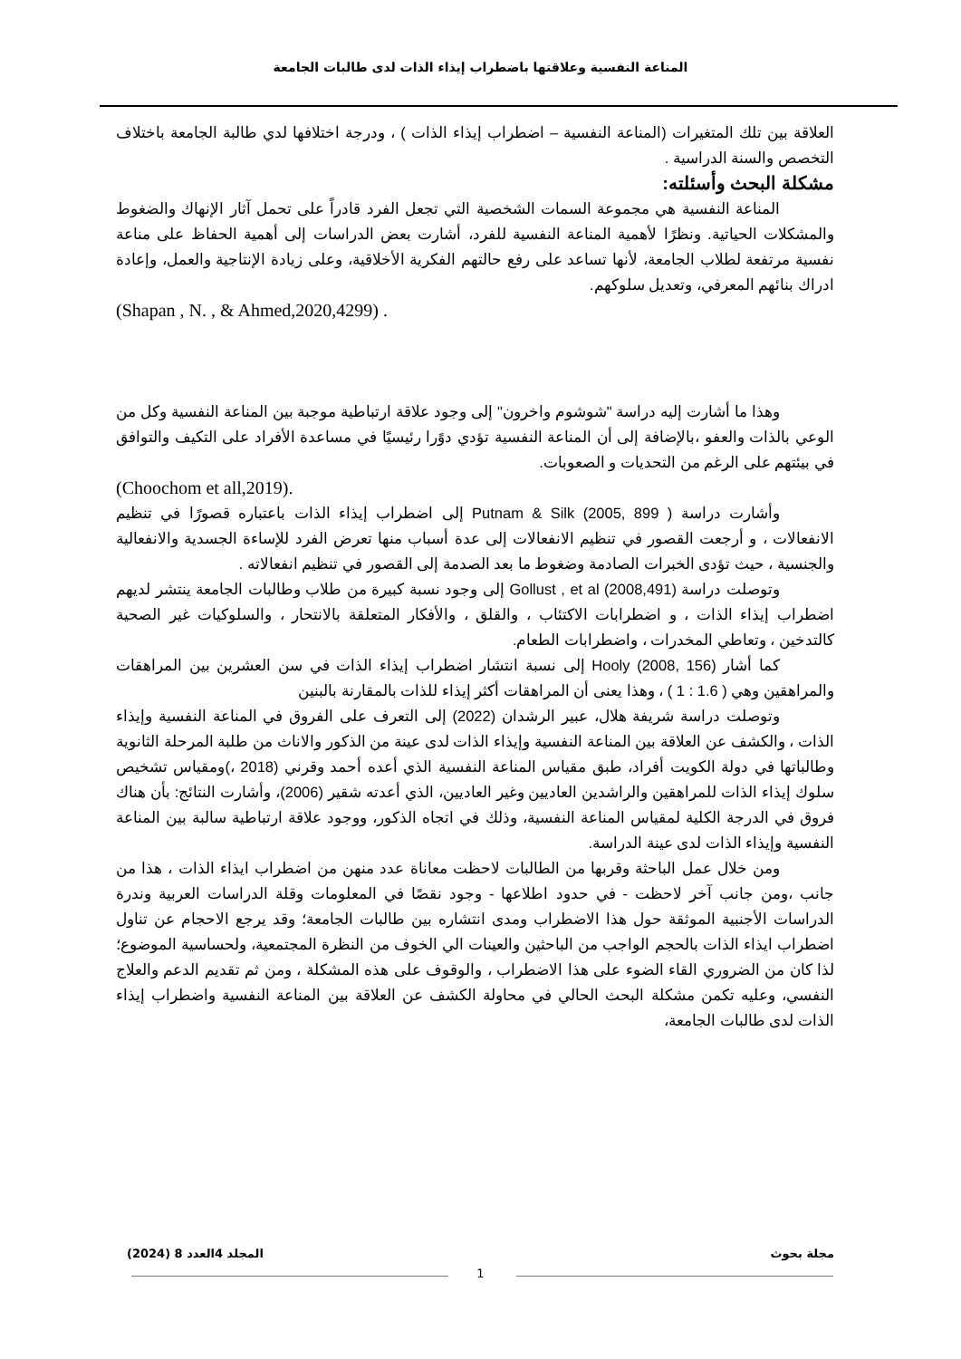المناعة النفسية وعلاقتها باضطراب إيذاء الذات لدى طالبات الجامعة
العلاقة بين تلك المتغيرات (المناعة النفسية – اضطراب إيذاء الذات ) ، ودرجة اختلافها لدي طالبة الجامعة باختلاف التخصص والسنة الدراسية .
مشكلة البحث وأسئلته:
المناعة النفسية هي مجموعة السمات الشخصية التي تجعل الفرد قادراً على تحمل آثار الإنهاك والضغوط والمشكلات الحياتية. ونظرًا لأهمية المناعة النفسية للفرد، أشارت بعض الدراسات إلى أهمية الحفاظ على مناعة نفسية مرتفعة لطلاب الجامعة، لأنها تساعد على رفع حالتهم الفكرية الأخلاقية، وعلى زيادة الإنتاجية والعمل، وإعادة ادراك بنائهم المعرفي، وتعديل سلوكهم.
(Shapan , N. , & Ahmed,2020,4299) .
وهذا ما أشارت إليه دراسة "شوشوم واخرون" إلى وجود علاقة ارتباطية موجبة بين المناعة النفسية وكل من الوعي بالذات والعفو ،بالإضافة إلى أن المناعة النفسية تؤدي دوًرا رئيسيًا في مساعدة الأفراد على التكيف والتوافق في بيئتهم على الرغم من التحديات و الصعوبات.
(Choochom et all,2019).
وأشارت دراسة ( Putnam & Silk (2005, 899 إلى اضطراب إيذاء الذات باعتباره قصورًا في تنظيم الانفعالات ، و أرجعت القصور في تنظيم الانفعالات إلى عدة أسباب منها تعرض الفرد للإساءة الجسدية والانفعالية والجنسية ، حيث تؤدى الخبرات الصادمة وضغوط ما بعد الصدمة إلى القصور في تنظيم انفعالاته .
وتوصلت دراسة (Gollust , et al (2008,491 إلى وجود نسبة كبيرة من طلاب وطالبات الجامعة ينتشر لديهم اضطراب إيذاء الذات ، و اضطرابات الاكتئاب ، والقلق ، والأفكار المتعلقة بالانتحار ، والسلوكيات غير الصحية كالتدخين ، وتعاطي المخدرات ، واضطرابات الطعام.
كما أشار (Hooly (2008, 156 إلى نسبة انتشار اضطراب إيذاء الذات في سن العشرين بين المراهقات والمراهقين وهي ( 1.6 : 1 ) ، وهذا يعنى أن المراهقات أكثر إيذاء للذات بالمقارنة بالبنين
وتوصلت دراسة شريفة هلال، عبير الرشدان (2022) إلى التعرف على الفروق في المناعة النفسية وإيذاء الذات ، والكشف عن العلاقة بين المناعة النفسية وإيذاء الذات لدى عينة من الذكور والاناث من طلبة المرحلة الثانوية وطالباتها في دولة الكويت أفراد، طبق مقياس المناعة النفسية الذي أعده أحمد وقرني (2018 ،)ومقياس تشخيص سلوك إيذاء الذات للمراهقين والراشدين العاديين وغير العاديين، الذي أعدته شقير (2006)، وأشارت النتائج: بأن هناك فروق في الدرجة الكلية لمقياس المناعة النفسية، وذلك في اتجاه الذكور، ووجود علاقة ارتباطية سالبة بين المناعة النفسية وإيذاء الذات لدى عينة الدراسة.
ومن خلال عمل الباحثة وقربها من الطالبات لاحظت معاناة عدد منهن من اضطراب ايذاء الذات ، هذا من جانب ،ومن جانب آخر لاحظت - في حدود اطلاعها - وجود نقصًا في المعلومات وقلة الدراسات العربية وندرة الدراسات الأجنبية الموثقة حول هذا الاضطراب ومدى انتشاره بين طالبات الجامعة؛ وقد يرجع الاحجام عن تناول اضطراب ايذاء الذات بالحجم الواجب من الباحثين والعينات الي الخوف من النظرة المجتمعية، ولحساسية الموضوع؛ لذا كان من الضروري القاء الضوء على هذا الاضطراب ، والوقوف على هذه المشكلة ، ومن ثم تقديم الدعم والعلاج النفسي، وعليه تكمن مشكلة البحث الحالي في محاولة الكشف عن العلاقة بين المناعة النفسية واضطراب إيذاء الذات لدى طالبات الجامعة،
مجلة بحوث المجلد 4العدد 8 (2024)
1